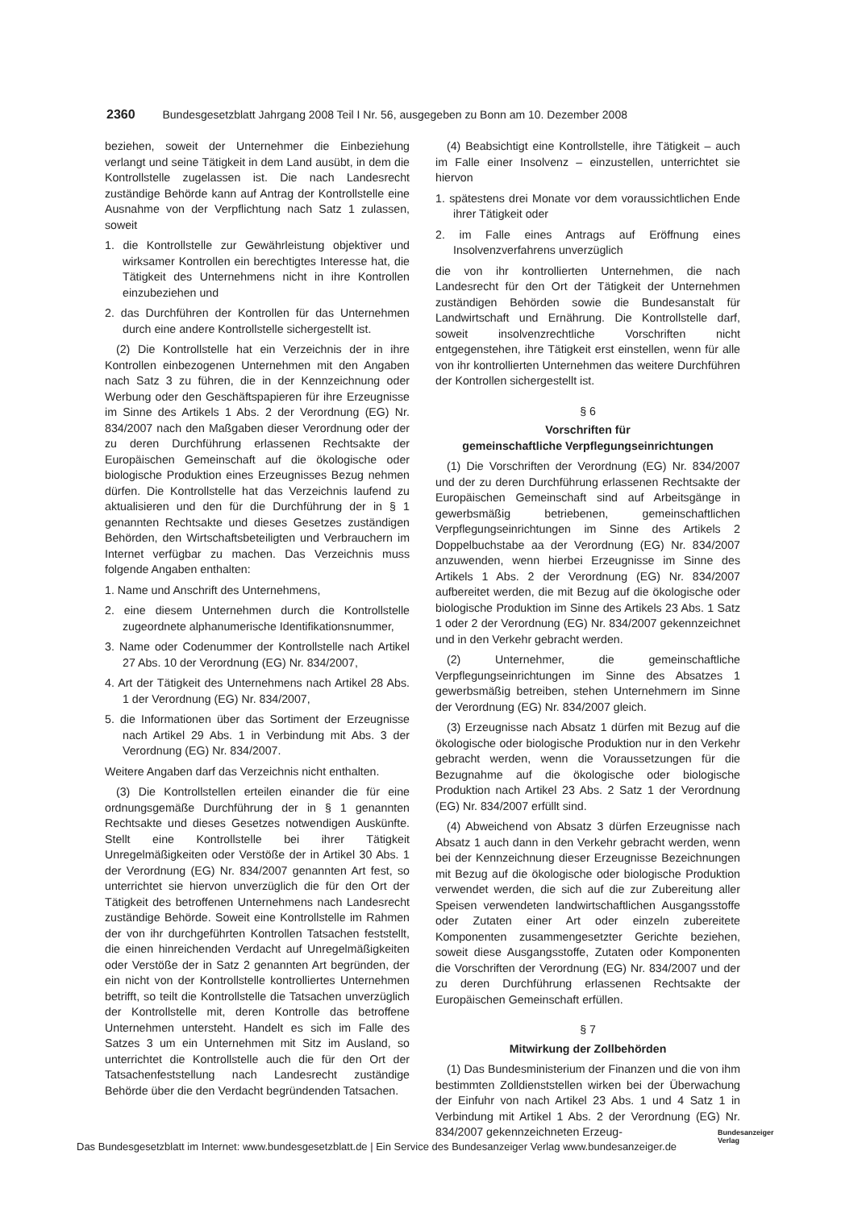2360 Bundesgesetzblatt Jahrgang 2008 Teil I Nr. 56, ausgegeben zu Bonn am 10. Dezember 2008
beziehen, soweit der Unternehmer die Einbeziehung verlangt und seine Tätigkeit in dem Land ausübt, in dem die Kontrollstelle zugelassen ist. Die nach Landesrecht zuständige Behörde kann auf Antrag der Kontrollstelle eine Ausnahme von der Verpflichtung nach Satz 1 zulassen, soweit
1. die Kontrollstelle zur Gewährleistung objektiver und wirksamer Kontrollen ein berechtigtes Interesse hat, die Tätigkeit des Unternehmens nicht in ihre Kontrollen einzubeziehen und
2. das Durchführen der Kontrollen für das Unternehmen durch eine andere Kontrollstelle sichergestellt ist.
(2) Die Kontrollstelle hat ein Verzeichnis der in ihre Kontrollen einbezogenen Unternehmen mit den Angaben nach Satz 3 zu führen, die in der Kennzeichnung oder Werbung oder den Geschäftspapieren für ihre Erzeugnisse im Sinne des Artikels 1 Abs. 2 der Verordnung (EG) Nr. 834/2007 nach den Maßgaben dieser Verordnung oder der zu deren Durchführung erlassenen Rechtsakte der Europäischen Gemeinschaft auf die ökologische oder biologische Produktion eines Erzeugnisses Bezug nehmen dürfen. Die Kontrollstelle hat das Verzeichnis laufend zu aktualisieren und den für die Durchführung der in § 1 genannten Rechtsakte und dieses Gesetzes zuständigen Behörden, den Wirtschaftsbeteiligten und Verbrauchern im Internet verfügbar zu machen. Das Verzeichnis muss folgende Angaben enthalten:
1. Name und Anschrift des Unternehmens,
2. eine diesem Unternehmen durch die Kontrollstelle zugeordnete alphanumerische Identifikationsnummer,
3. Name oder Codenummer der Kontrollstelle nach Artikel 27 Abs. 10 der Verordnung (EG) Nr. 834/2007,
4. Art der Tätigkeit des Unternehmens nach Artikel 28 Abs. 1 der Verordnung (EG) Nr. 834/2007,
5. die Informationen über das Sortiment der Erzeugnisse nach Artikel 29 Abs. 1 in Verbindung mit Abs. 3 der Verordnung (EG) Nr. 834/2007.
Weitere Angaben darf das Verzeichnis nicht enthalten.
(3) Die Kontrollstellen erteilen einander die für eine ordnungsgemäße Durchführung der in § 1 genannten Rechtsakte und dieses Gesetzes notwendigen Auskünfte. Stellt eine Kontrollstelle bei ihrer Tätigkeit Unregelmäßigkeiten oder Verstöße der in Artikel 30 Abs. 1 der Verordnung (EG) Nr. 834/2007 genannten Art fest, so unterrichtet sie hiervon unverzüglich die für den Ort der Tätigkeit des betroffenen Unternehmens nach Landesrecht zuständige Behörde. Soweit eine Kontrollstelle im Rahmen der von ihr durchgeführten Kontrollen Tatsachen feststellt, die einen hinreichenden Verdacht auf Unregelmäßigkeiten oder Verstöße der in Satz 2 genannten Art begründen, der ein nicht von der Kontrollstelle kontrolliertes Unternehmen betrifft, so teilt die Kontrollstelle die Tatsachen unverzüglich der Kontrollstelle mit, deren Kontrolle das betroffene Unternehmen untersteht. Handelt es sich im Falle des Satzes 3 um ein Unternehmen mit Sitz im Ausland, so unterrichtet die Kontrollstelle auch die für den Ort der Tatsachenfeststellung nach Landesrecht zuständige Behörde über die den Verdacht begründenden Tatsachen.
(4) Beabsichtigt eine Kontrollstelle, ihre Tätigkeit – auch im Falle einer Insolvenz – einzustellen, unterrichtet sie hiervon
1. spätestens drei Monate vor dem voraussichtlichen Ende ihrer Tätigkeit oder
2. im Falle eines Antrags auf Eröffnung eines Insolvenzverfahrens unverzüglich
die von ihr kontrollierten Unternehmen, die nach Landesrecht für den Ort der Tätigkeit der Unternehmen zuständigen Behörden sowie die Bundesanstalt für Landwirtschaft und Ernährung. Die Kontrollstelle darf, soweit insolvenzrechtliche Vorschriften nicht entgegenstehen, ihre Tätigkeit erst einstellen, wenn für alle von ihr kontrollierten Unternehmen das weitere Durchführen der Kontrollen sichergestellt ist.
§ 6
Vorschriften für
gemeinschaftliche Verpflegungseinrichtungen
(1) Die Vorschriften der Verordnung (EG) Nr. 834/2007 und der zu deren Durchführung erlassenen Rechtsakte der Europäischen Gemeinschaft sind auf Arbeitsgänge in gewerbsmäßig betriebenen, gemeinschaftlichen Verpflegungseinrichtungen im Sinne des Artikels 2 Doppelbuchstabe aa der Verordnung (EG) Nr. 834/2007 anzuwenden, wenn hierbei Erzeugnisse im Sinne des Artikels 1 Abs. 2 der Verordnung (EG) Nr. 834/2007 aufbereitet werden, die mit Bezug auf die ökologische oder biologische Produktion im Sinne des Artikels 23 Abs. 1 Satz 1 oder 2 der Verordnung (EG) Nr. 834/2007 gekennzeichnet und in den Verkehr gebracht werden.
(2) Unternehmer, die gemeinschaftliche Verpflegungseinrichtungen im Sinne des Absatzes 1 gewerbsmäßig betreiben, stehen Unternehmern im Sinne der Verordnung (EG) Nr. 834/2007 gleich.
(3) Erzeugnisse nach Absatz 1 dürfen mit Bezug auf die ökologische oder biologische Produktion nur in den Verkehr gebracht werden, wenn die Voraussetzungen für die Bezugnahme auf die ökologische oder biologische Produktion nach Artikel 23 Abs. 2 Satz 1 der Verordnung (EG) Nr. 834/2007 erfüllt sind.
(4) Abweichend von Absatz 3 dürfen Erzeugnisse nach Absatz 1 auch dann in den Verkehr gebracht werden, wenn bei der Kennzeichnung dieser Erzeugnisse Bezeichnungen mit Bezug auf die ökologische oder biologische Produktion verwendet werden, die sich auf die zur Zubereitung aller Speisen verwendeten landwirtschaftlichen Ausgangsstoffe oder Zutaten einer Art oder einzeln zubereitete Komponenten zusammengesetzter Gerichte beziehen, soweit diese Ausgangsstoffe, Zutaten oder Komponenten die Vorschriften der Verordnung (EG) Nr. 834/2007 und der zu deren Durchführung erlassenen Rechtsakte der Europäischen Gemeinschaft erfüllen.
§ 7
Mitwirkung der Zollbehörden
(1) Das Bundesministerium der Finanzen und die von ihm bestimmten Zolldienststellen wirken bei der Überwachung der Einfuhr von nach Artikel 23 Abs. 1 und 4 Satz 1 in Verbindung mit Artikel 1 Abs. 2 der Verordnung (EG) Nr. 834/2007 gekennzeichneten Erzeug-
Das Bundesgesetzblatt im Internet: www.bundesgesetzblatt.de | Ein Service des Bundesanzeiger Verlag www.bundesanzeiger.de
Bundesanzeiger
Verlag